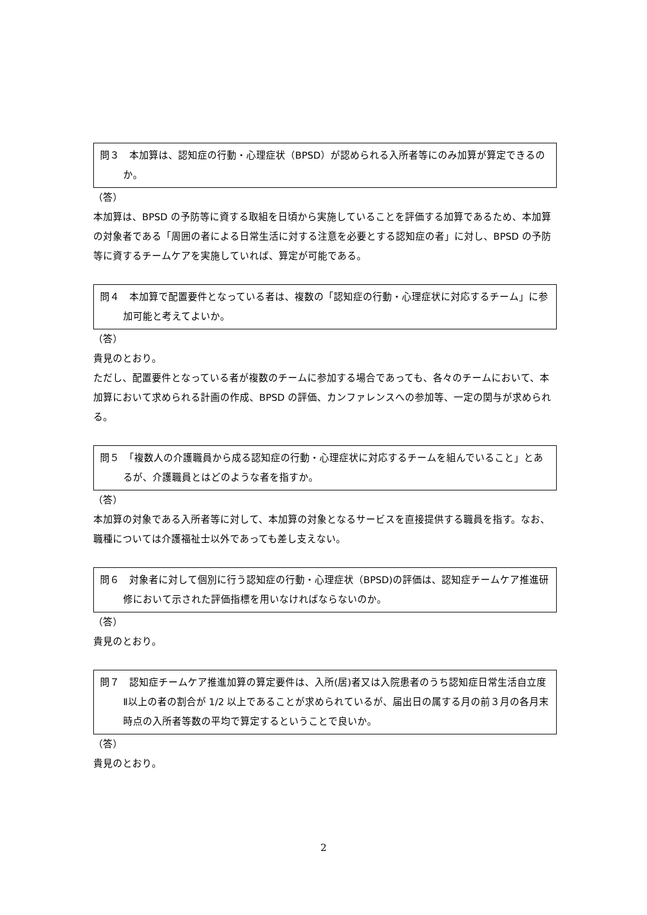問３　本加算は、認知症の行動・心理症状（BPSD）が認められる入所者等にのみ加算が算定できるのか。
（答）
本加算は、BPSD の予防等に資する取組を日頃から実施していることを評価する加算であるため、本加算の対象者である「周囲の者による日常生活に対する注意を必要とする認知症の者」に対し、BPSD の予防等に資するチームケアを実施していれば、算定が可能である。
問４　本加算で配置要件となっている者は、複数の「認知症の行動・心理症状に対応するチーム」に参加可能と考えてよいか。
（答）
貴見のとおり。
ただし、配置要件となっている者が複数のチームに参加する場合であっても、各々のチームにおいて、本加算において求められる計画の作成、BPSD の評価、カンファレンスへの参加等、一定の関与が求められる。
問５　「複数人の介護職員から成る認知症の行動・心理症状に対応するチームを組んでいること」とあるが、介護職員とはどのような者を指すか。
（答）
本加算の対象である入所者等に対して、本加算の対象となるサービスを直接提供する職員を指す。なお、職種については介護福祉士以外であっても差し支えない。
問６　対象者に対して個別に行う認知症の行動・心理症状（BPSD)の評価は、認知症チームケア推進研修において示された評価指標を用いなければならないのか。
（答）
貴見のとおり。
問７　認知症チームケア推進加算の算定要件は、入所(居)者又は入院患者のうち認知症日常生活自立度Ⅱ以上の者の割合が 1/2 以上であることが求められているが、届出日の属する月の前３月の各月末時点の入所者等数の平均で算定するということで良いか。
（答）
貴見のとおり。
2